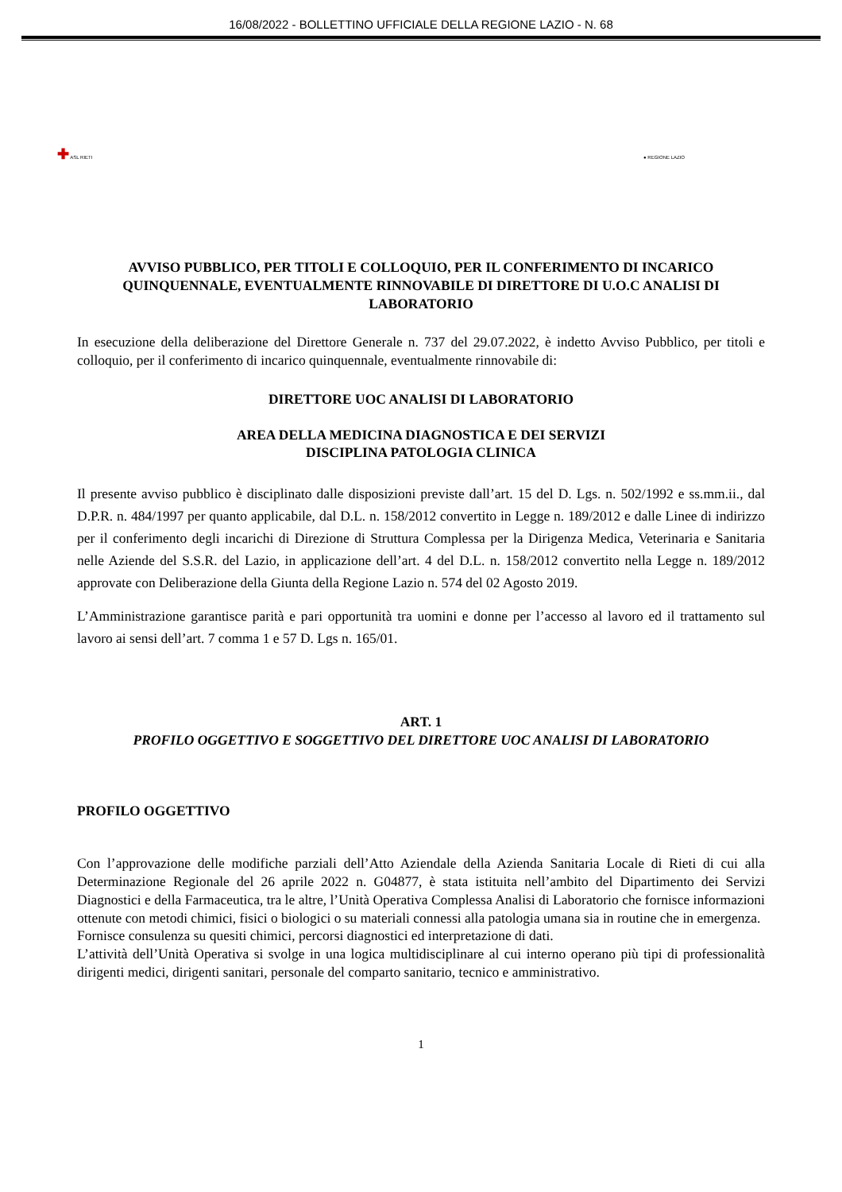16/08/2022 - BOLLETTINO UFFICIALE DELLA REGIONE LAZIO - N. 68
✚ ASL RIETI
● REGIONE LAZIO
AVVISO PUBBLICO, PER TITOLI E COLLOQUIO, PER IL CONFERIMENTO DI INCARICO QUINQUENNALE, EVENTUALMENTE RINNOVABILE DI DIRETTORE DI U.O.C ANALISI DI LABORATORIO
In esecuzione della deliberazione del Direttore Generale n. 737 del 29.07.2022, è indetto Avviso Pubblico, per titoli e colloquio, per il conferimento di incarico quinquennale, eventualmente rinnovabile di:
DIRETTORE UOC ANALISI DI LABORATORIO
AREA DELLA MEDICINA DIAGNOSTICA E DEI SERVIZI
DISCIPLINA PATOLOGIA CLINICA
Il presente avviso pubblico è disciplinato dalle disposizioni previste dall’art. 15 del D. Lgs. n. 502/1992 e ss.mm.ii., dal D.P.R. n. 484/1997 per quanto applicabile, dal D.L. n. 158/2012 convertito in Legge n. 189/2012 e dalle Linee di indirizzo per il conferimento degli incarichi di Direzione di Struttura Complessa per la Dirigenza Medica, Veterinaria e Sanitaria nelle Aziende del S.S.R. del Lazio, in applicazione dell’art. 4 del D.L. n. 158/2012 convertito nella Legge n. 189/2012 approvate con Deliberazione della Giunta della Regione Lazio n. 574 del 02 Agosto 2019.
L’Amministrazione garantisce parità e pari opportunità tra uomini e donne per l’accesso al lavoro ed il trattamento sul lavoro ai sensi dell’art. 7 comma 1 e 57 D. Lgs n. 165/01.
ART. 1
PROFILO OGGETTIVO E SOGGETTIVO DEL DIRETTORE UOC ANALISI DI LABORATORIO
PROFILO OGGETTIVO
Con l’approvazione delle modifiche parziali dell’Atto Aziendale della Azienda Sanitaria Locale di Rieti di cui alla Determinazione Regionale del 26 aprile 2022 n. G04877, è stata istituita nell’ambito del Dipartimento dei Servizi Diagnostici e della Farmaceutica, tra le altre, l’Unità Operativa Complessa Analisi di Laboratorio che fornisce informazioni ottenute con metodi chimici, fisici o biologici o su materiali connessi alla patologia umana sia in routine che in emergenza.
Fornisce consulenza su quesiti chimici, percorsi diagnostici ed interpretazione di dati.
L’attività dell’Unità Operativa si svolge in una logica multidisciplinare al cui interno operano più tipi di professionalità dirigenti medici, dirigenti sanitari, personale del comparto sanitario, tecnico e amministrativo.
1